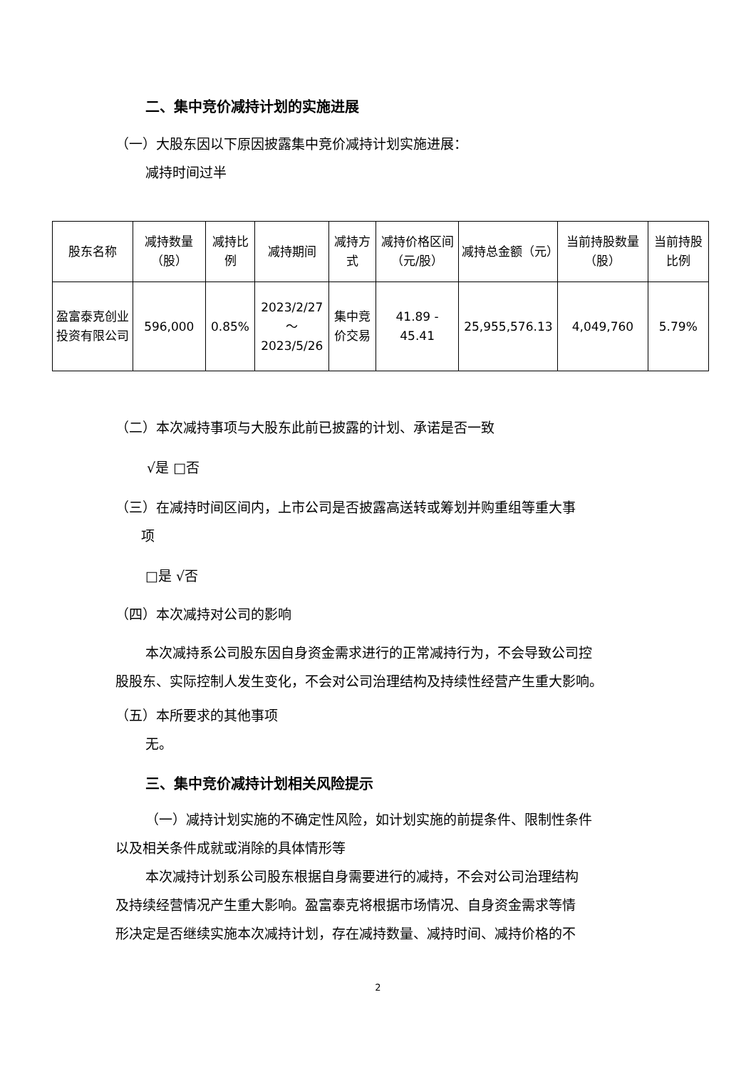二、集中竞价减持计划的实施进展
（一）大股东因以下原因披露集中竞价减持计划实施进展：
减持时间过半
| 股东名称 | 减持数量（股） | 减持比例 | 减持期间 | 减持方式 | 减持价格区间（元/股） | 减持总金额（元） | 当前持股数量（股） | 当前持股比例 |
| 盈富泰克创业投资有限公司 | 596,000 | 0.85% | 2023/2/27～ 2023/5/26 | 集中竞价交易 | 41.89 - 45.41 | 25,955,576.13 | 4,049,760 | 5.79% |
（二）本次减持事项与大股东此前已披露的计划、承诺是否一致
√是 □否
（三）在减持时间区间内，上市公司是否披露高送转或筹划并购重组等重大事
项
□是 √否
（四）本次减持对公司的影响
本次减持系公司股东因自身资金需求进行的正常减持行为，不会导致公司控
股股东、实际控制人发生变化，不会对公司治理结构及持续性经营产生重大影响。
（五）本所要求的其他事项
无。
三、集中竞价减持计划相关风险提示
（一）减持计划实施的不确定性风险，如计划实施的前提条件、限制性条件
以及相关条件成就或消除的具体情形等
本次减持计划系公司股东根据自身需要进行的减持，不会对公司治理结构
及持续经营情况产生重大影响。盈富泰克将根据市场情况、自身资金需求等情
形决定是否继续实施本次减持计划，存在减持数量、减持时间、减持价格的不
2